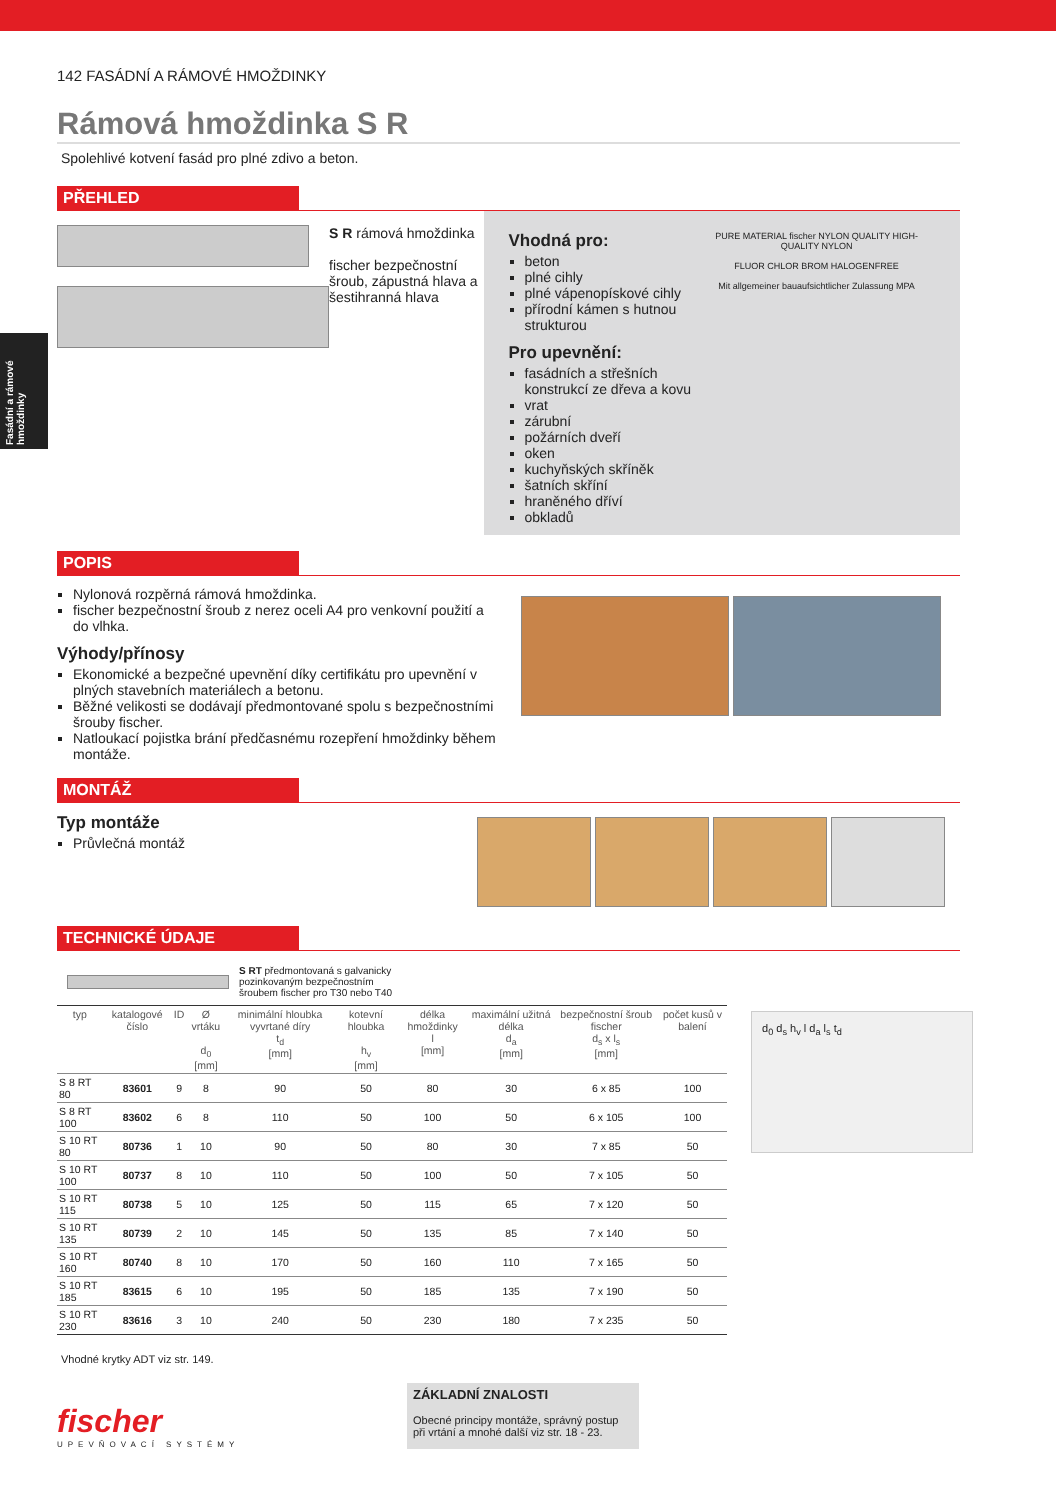Fasádní a rámové hmoždinky
142 FASÁDNÍ A RÁMOVÉ HMOŽDINKY
Rámová hmoždinka S R
Spolehlivé kotvení fasád pro plné zdivo a beton.
PŘEHLED
S R rámová hmoždinka
fischer bezpečnostní šroub, zápustná hlava a šestihranná hlava
Vhodná pro:
beton
plné cihly
plné vápenopískové cihly
přírodní kámen s hutnou strukturou
Pro upevnění:
fasádních a střešních konstrukcí ze dřeva a kovu
vrat
zárubní
požárních dveří
oken
kuchyňských skříněk
šatních skříní
hraněného dříví
obkladů
PURE MATERIAL fischer NYLON QUALITY HIGH-QUALITY NYLON
FLUOR CHLOR BROM HALOGENFREE
Mit allgemeiner bauaufsichtlicher Zulassung MPA
POPIS
Nylonová rozpěrná rámová hmoždinka.
fischer bezpečnostní šroub z nerez oceli A4 pro venkovní použití a do vlhka.
Výhody/přínosy
Ekonomické a bezpečné upevnění díky certifikátu pro upevnění v plných stavebních materiálech a betonu.
Běžné velikosti se dodávají předmontované spolu s bezpečnostními šrouby fischer.
Natloukací pojistka brání předčasnému rozepření hmoždinky během montáže.
MONTÁŽ
Typ montáže
Průvlečná montáž
TECHNICKÉ ÚDAJE
S RT předmontovaná s galvanicky pozinkovaným bezpečnostním šroubem fischer pro T30 nebo T40
| typ | katalogové číslo | ID | Ø vrtáku d<sub>0</sub> [mm] | minimální hloubka vyvrtané díry t<sub>d</sub> [mm] | kotevní hloubka h<sub>v</sub> [mm] | délka hmoždinky l [mm] | maximální užitná délka d<sub>a</sub> [mm] | bezpečnostní šroub fischer d<sub>s</sub> x l<sub>s</sub> [mm] | počet kusů v balení |
| --- | --- | --- | --- | --- | --- | --- | --- | --- | --- |
| S 8 RT 80 | 83601 | 9 | 8 | 90 | 50 | 80 | 30 | 6 x 85 | 100 |
| S 8 RT 100 | 83602 | 6 | 8 | 110 | 50 | 100 | 50 | 6 x 105 | 100 |
| S 10 RT 80 | 80736 | 1 | 10 | 90 | 50 | 80 | 30 | 7 x 85 | 50 |
| S 10 RT 100 | 80737 | 8 | 10 | 110 | 50 | 100 | 50 | 7 x 105 | 50 |
| S 10 RT 115 | 80738 | 5 | 10 | 125 | 50 | 115 | 65 | 7 x 120 | 50 |
| S 10 RT 135 | 80739 | 2 | 10 | 145 | 50 | 135 | 85 | 7 x 140 | 50 |
| S 10 RT 160 | 80740 | 8 | 10 | 170 | 50 | 160 | 110 | 7 x 165 | 50 |
| S 10 RT 185 | 83615 | 6 | 10 | 195 | 50 | 185 | 135 | 7 x 190 | 50 |
| S 10 RT 230 | 83616 | 3 | 10 | 240 | 50 | 230 | 180 | 7 x 235 | 50 |
Vhodné krytky ADT viz str. 149.
d<sub>0</sub> d<sub>s</sub> h<sub>v</sub> l d<sub>a</sub> l<sub>s</sub> t<sub>d</sub>
fischer
UPEVŇOVACÍ SYSTÉMY
ZÁKLADNÍ ZNALOSTI
Obecné principy montáže, správný postup při vrtání a mnohé další viz str. 18 - 23.